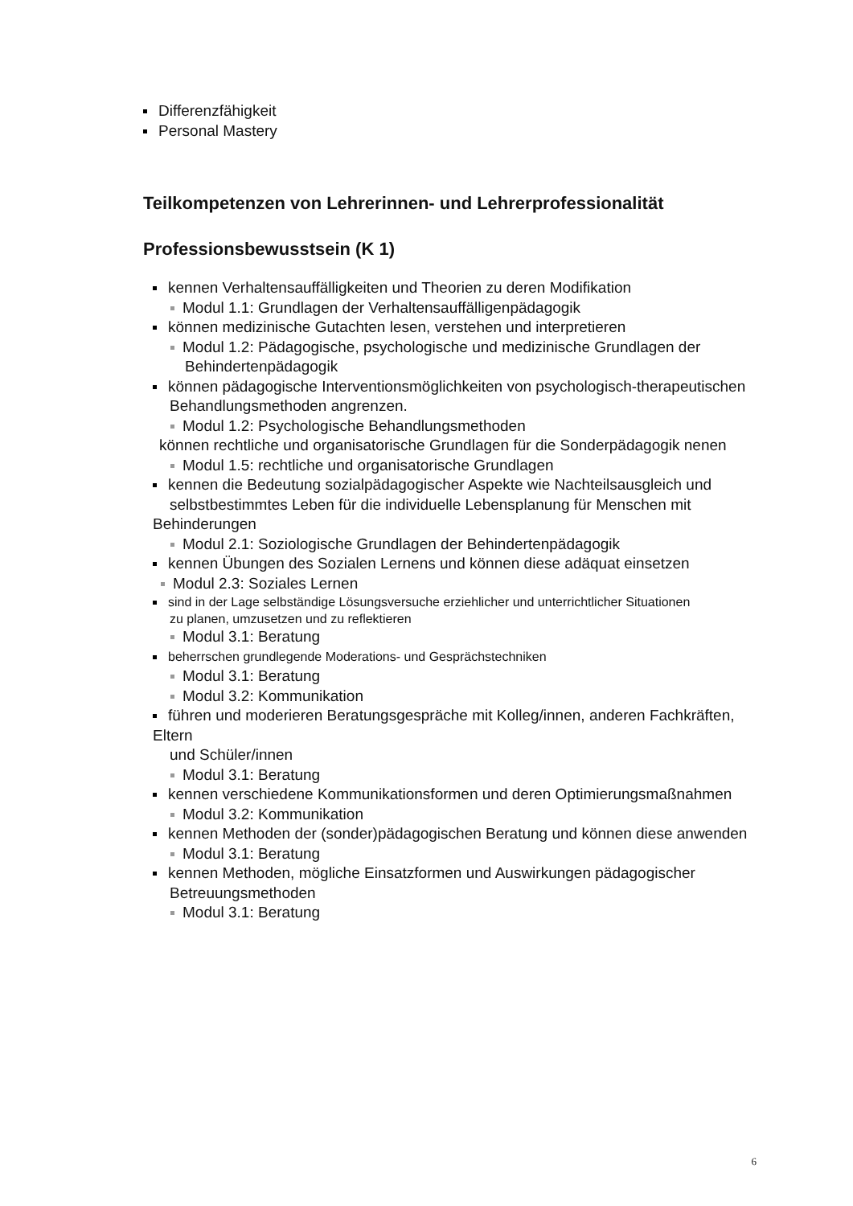Differenzfähigkeit
Personal Mastery
Teilkompetenzen von Lehrerinnen- und Lehrerprofessionalität
Professionsbewusstsein (K 1)
kennen Verhaltensauffälligkeiten und Theorien zu deren Modifikation
Modul 1.1: Grundlagen der Verhaltensauffälligenpädagogik
können medizinische Gutachten lesen, verstehen und interpretieren
Modul 1.2: Pädagogische, psychologische und medizinische Grundlagen der
Behindertenpädagogik
können pädagogische Interventionsmöglichkeiten von psychologisch-therapeutischen
Behandlungsmethoden angrenzen.
Modul 1.2: Psychologische Behandlungsmethoden
können rechtliche und organisatorische Grundlagen für die Sonderpädagogik nenen
Modul 1.5: rechtliche und organisatorische Grundlagen
kennen die Bedeutung sozialpädagogischer Aspekte wie Nachteilsausgleich und
selbstbestimmtes Leben für die individuelle Lebensplanung für Menschen mit Behinderungen
Modul 2.1: Soziologische Grundlagen der Behindertenpädagogik
kennen Übungen des Sozialen Lernens und können diese adäquat einsetzen
Modul 2.3: Soziales Lernen
sind in der Lage selbständige Lösungsversuche erziehlicher und unterrichtlicher Situationen
zu planen, umzusetzen und zu reflektieren
Modul 3.1: Beratung
beherrschen grundlegende Moderations- und Gesprächstechniken
Modul 3.1: Beratung
Modul 3.2: Kommunikation
führen und moderieren Beratungsgespräche mit Kolleg/innen, anderen Fachkräften, Eltern
und Schüler/innen
Modul 3.1: Beratung
kennen verschiedene Kommunikationsformen und deren Optimierungsmaßnahmen
Modul 3.2: Kommunikation
kennen Methoden der (sonder)pädagogischen Beratung und können diese anwenden
Modul 3.1: Beratung
kennen Methoden, mögliche Einsatzformen und Auswirkungen pädagogischer
Betreuungsmethoden
Modul 3.1: Beratung
6